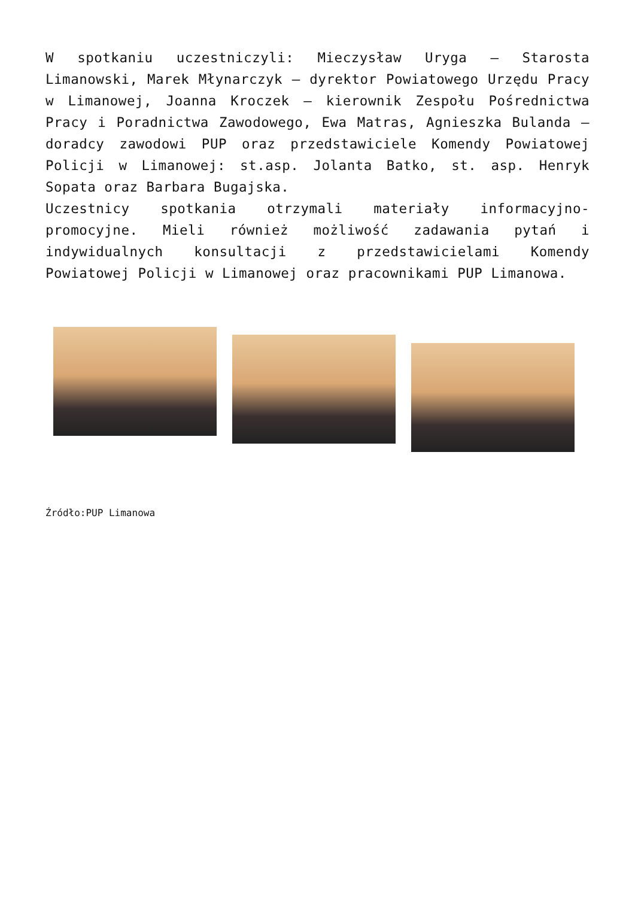W spotkaniu uczestniczyli: Mieczysław Uryga – Starosta Limanowski, Marek Młynarczyk – dyrektor Powiatowego Urzędu Pracy w Limanowej, Joanna Kroczek – kierownik Zespołu Pośrednictwa Pracy i Poradnictwa Zawodowego, Ewa Matras, Agnieszka Bulanda – doradcy zawodowi PUP oraz przedstawiciele Komendy Powiatowej Policji w Limanowej: st.asp. Jolanta Batko, st. asp. Henryk Sopata oraz Barbara Bugajska.
Uczestnicy spotkania otrzymali materiały informacyjno-promocyjne. Mieli również możliwość zadawania pytań i indywidualnych konsultacji z przedstawicielami Komendy Powiatowej Policji w Limanowej oraz pracownikami PUP Limanowa.
Źródło:PUP Limanowa